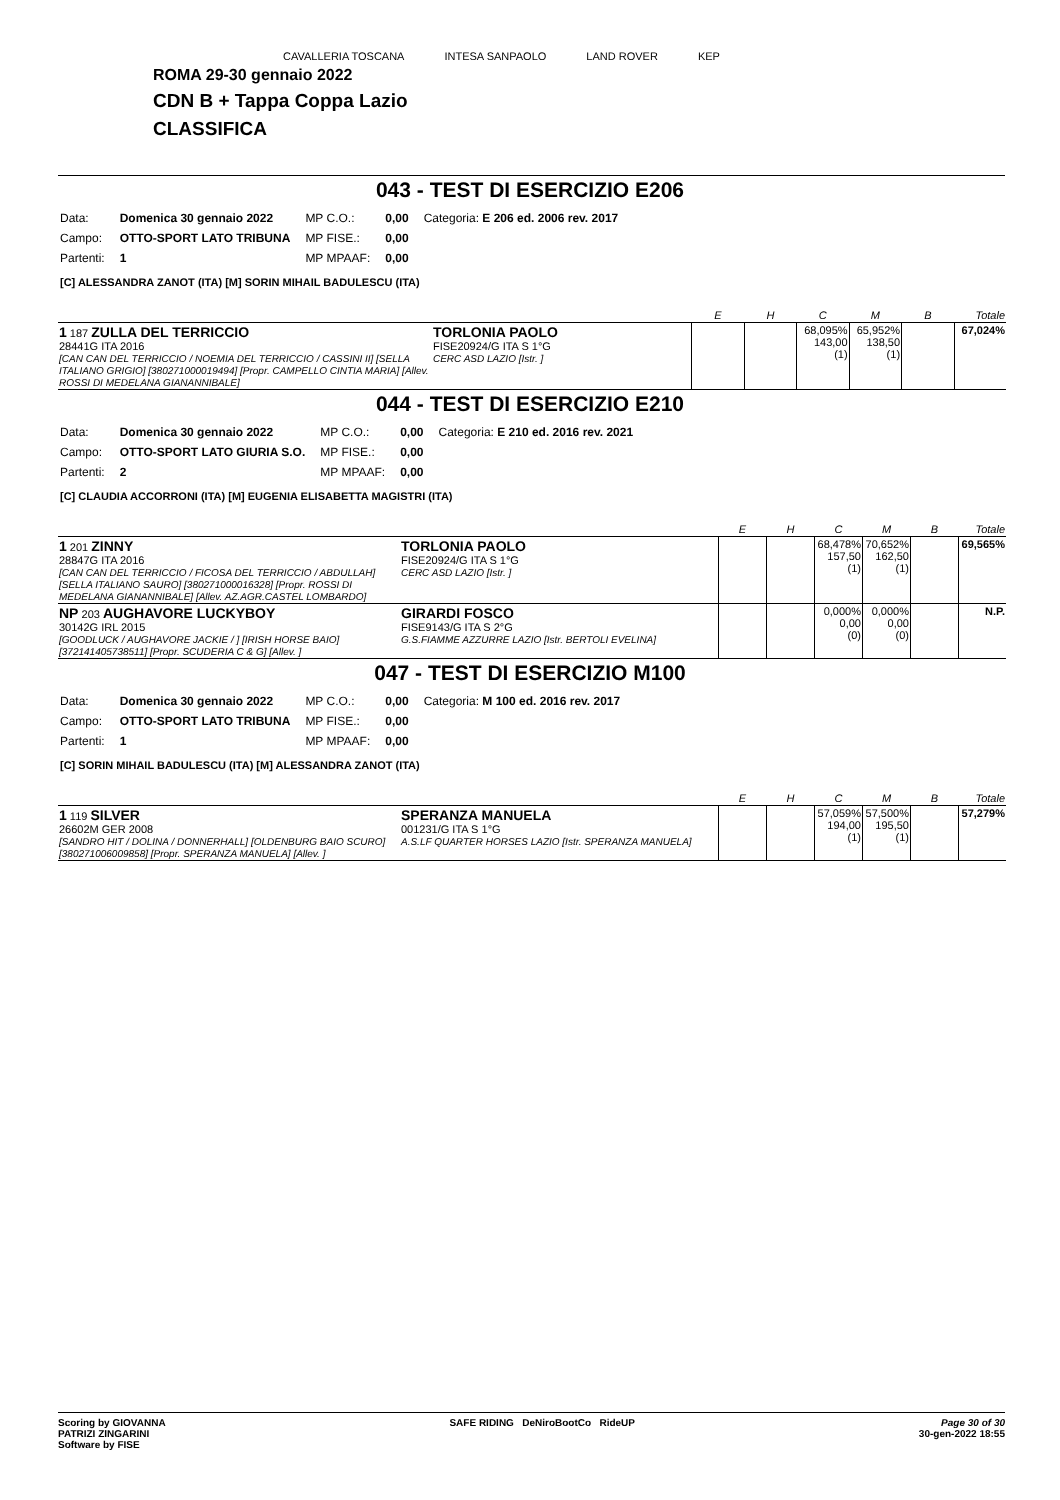CAVALLERIA TOSCANA INTESA SANPAOLO LAND ROVER KEP
ROMA 29-30 gennaio 2022
CDN B + Tappa Coppa Lazio
CLASSIFICA
043 - TEST DI ESERCIZIO E206
| Data: | Domenica 30 gennaio 2022 | MP C.O.: | 0,00 | Categoria: E 206 ed. 2006 rev. 2017 |
| Campo: | OTTO-SPORT LATO TRIBUNA | MP FISE.: | 0,00 | |
| Partenti: | 1 | MP MPAAF: | 0,00 | |
[C] ALESSANDRA ZANOT (ITA) [M] SORIN MIHAIL BADULESCU (ITA)
| | | E | H | C | M | B | Totale |
| --- | --- | --- | --- | --- | --- | --- | --- |
| 1 187 ZULLA DEL TERRICCIO 28441G ITA 2016 [CAN CAN DEL TERRICCIO / NOEMIA DEL TERRICCIO / CASSINI II] [SELLA ITALIANO GRIGIO] [380271000019494] [Propr. CAMPELLO CINTIA MARIA] [Allev. ROSSI DI MEDELANA GIANANNIBALE] | TORLONIA PAOLO FISE20924/G ITA S 1°G CERC ASD LAZIO [Istr. ] | | | 68,095% 143,00 (1) | 65,952% 138,50 (1) | | 67,024% |
044 - TEST DI ESERCIZIO E210
| Data: | Domenica 30 gennaio 2022 | MP C.O.: | 0,00 | Categoria: E 210 ed. 2016 rev. 2021 |
| Campo: | OTTO-SPORT LATO GIURIA S.O. | MP FISE.: | 0,00 | |
| Partenti: | 2 | MP MPAAF: | 0,00 | |
[C] CLAUDIA ACCORRONI (ITA) [M] EUGENIA ELISABETTA MAGISTRI (ITA)
| | | E | H | C | M | B | Totale |
| --- | --- | --- | --- | --- | --- | --- | --- |
| 1 201 ZINNY 28847G ITA 2016 [CAN CAN DEL TERRICCIO / FICOSA DEL TERRICCIO / ABDULLAH] [SELLA ITALIANO SAURO] [380271000016328] [Propr. ROSSI DI MEDELANA GIANANNIBALE] [Allev. AZ.AGR.CASTEL LOMBARDO] | TORLONIA PAOLO FISE20924/G ITA S 1°G CERC ASD LAZIO [Istr. ] | | | 68,478% 157,50 (1) | 70,652% 162,50 (1) | | 69,565% |
| NP 203 AUGHAVORE LUCKYBOY 30142G IRL 2015 [GOODLUCK / AUGHAVORE JACKIE / ] [IRISH HORSE BAIO] [372141405738511] [Propr. SCUDERIA C & G] [Allev. ] | GIRARDI FOSCO FISE9143/G ITA S 2°G G.S.FIAMME AZZURRE LAZIO [Istr. BERTOLI EVELINA] | | | 0,000% 0,00 (0) | 0,000% 0,00 (0) | | N.P. |
047 - TEST DI ESERCIZIO M100
| Data: | Domenica 30 gennaio 2022 | MP C.O.: | 0,00 | Categoria: M 100 ed. 2016 rev. 2017 |
| Campo: | OTTO-SPORT LATO TRIBUNA | MP FISE.: | 0,00 | |
| Partenti: | 1 | MP MPAAF: | 0,00 | |
[C] SORIN MIHAIL BADULESCU (ITA) [M] ALESSANDRA ZANOT (ITA)
| | | E | H | C | M | B | Totale |
| --- | --- | --- | --- | --- | --- | --- | --- |
| 1 119 SILVER 26602M GER 2008 [SANDRO HIT / DOLINA / DONNERHALL] [OLDENBURG BAIO SCURO] [380271006009858] [Propr. SPERANZA MANUELA] [Allev. ] | SPERANZA MANUELA 001231/G ITA S 1°G A.S.LF QUARTER HORSES LAZIO [Istr. SPERANZA MANUELA] | | | 57,059% 194,00 (1) | 57,500% 195,50 (1) | | 57,279% |
Scoring by GIOVANNA
PATRIZI ZINGARINI
Software by FISE
SAFE RIDING DeNiroBootCo RideUP
Page 30 of 30
30-gen-2022 18:55